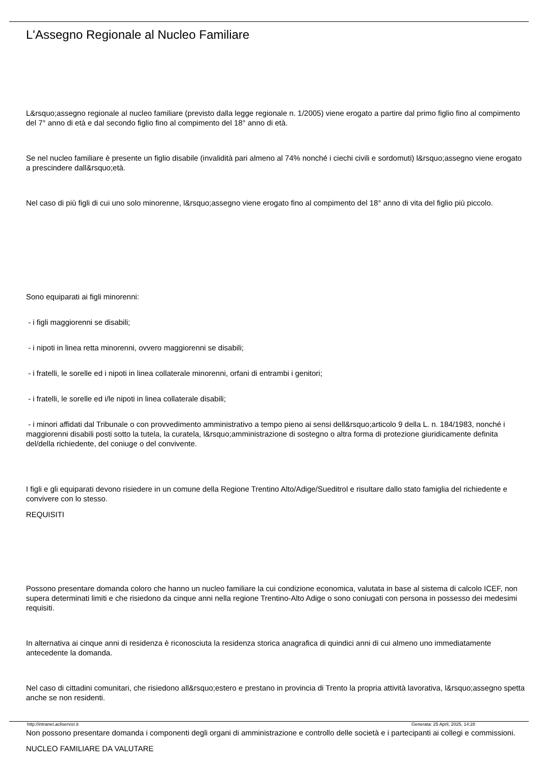L'Assegno Regionale al Nucleo Familiare
L&rsquo;assegno regionale al nucleo familiare (previsto dalla legge regionale n. 1/2005) viene erogato a partire dal primo figlio fino al compimento del 7° anno di età e dal secondo figlio fino al compimento del 18° anno di età.
Se nel nucleo familiare è presente un figlio disabile (invalidità pari almeno al 74% nonché i ciechi civili e sordomuti) l&rsquo;assegno viene erogato a prescindere dall&rsquo;età.
Nel caso di più figli di cui uno solo minorenne, l&rsquo;assegno viene erogato fino al compimento del 18° anno di vita del figlio più piccolo.
Sono equiparati ai figli minorenni:
- i figli maggiorenni se disabili;
- i nipoti in linea retta minorenni, ovvero maggiorenni se disabili;
- i fratelli, le sorelle ed i nipoti in linea collaterale minorenni, orfani di entrambi i genitori;
- i fratelli, le sorelle ed i/le nipoti in linea collaterale disabili;
- i minori affidati dal Tribunale o con provvedimento amministrativo a tempo pieno ai sensi dell&rsquo;articolo 9 della L. n. 184/1983, nonché i maggiorenni disabili posti sotto la tutela, la curatela, l&rsquo;amministrazione di sostegno o altra forma di protezione giuridicamente definita del/della richiedente, del coniuge o del convivente.
I figli e gli equiparati devono risiedere in un comune della Regione Trentino Alto/Adige/Sueditrol e risultare dallo stato famiglia del richiedente e convivere con lo stesso.
REQUISITI
Possono presentare domanda coloro che hanno un nucleo familiare la cui condizione economica, valutata in base al sistema di calcolo ICEF, non supera determinati limiti e che risiedono da cinque anni nella regione Trentino-Alto Adige o sono coniugati con persona in possesso dei medesimi requisiti.
In alternativa ai cinque anni di residenza è riconosciuta la residenza storica anagrafica di quindici anni di cui almeno uno immediatamente antecedente la domanda.
Nel caso di cittadini comunitari, che risiedono all&rsquo;estero e prestano in provincia di Trento la propria attività lavorativa, l&rsquo;assegno spetta anche se non residenti.
Non possono presentare domanda i componenti degli organi di amministrazione e controllo delle società e i partecipanti ai collegi e commissioni.
NUCLEO FAMILIARE DA VALUTARE
http://intranet.acliservizi.it
Generata: 25 April, 2025, 14:28